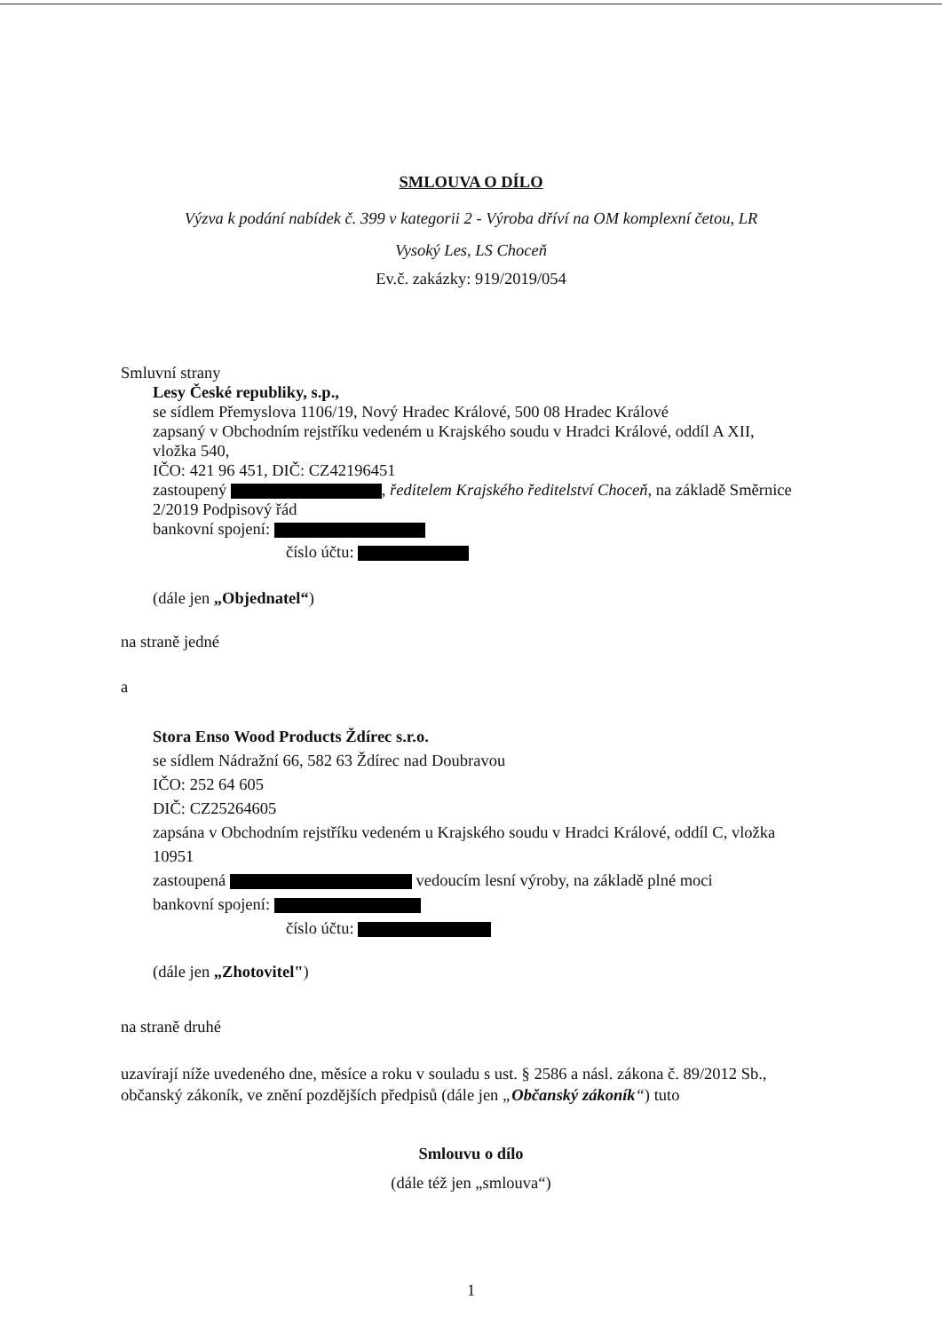SMLOUVA O DÍLO
Výzva k podání nabídek č. 399 v kategorii 2 - Výroba dříví na OM komplexní četou, LR
Vysoký Les, LS Choceň
Ev.č. zakázky: 919/2019/054
Smluvní strany
Lesy České republiky, s.p.,
se sídlem Přemyslova 1106/19, Nový Hradec Králové, 500 08 Hradec Králové
zapsaný v Obchodním rejstříku vedeném u Krajského soudu v Hradci Králové, oddíl A XII, vložka 540,
IČO: 421 96 451, DIČ: CZ42196451
zastoupený , ředitelem Krajského ředitelství Choceň, na základě Směrnice 2/2019 Podpisový řád
bankovní spojení:
číslo účtu:
(dále jen „Objednatel“)
na straně jedné
a
Stora Enso Wood Products Ždírec s.r.o.
se sídlem Nádražní 66, 582 63 Ždírec nad Doubravou
IČO: 252 64 605
DIČ: CZ25264605
zapsána v Obchodním rejstříku vedeném u Krajského soudu v Hradci Králové, oddíl C, vložka 10951
zastoupená vedoucím lesní výroby, na základě plné moci
bankovní spojení:
číslo účtu:
(dále jen „Zhotovitel")
na straně druhé
uzavírají níže uvedeného dne, měsíce a roku v souladu s ust. § 2586 a násl. zákona č. 89/2012 Sb., občanský zákoník, ve znění pozdějších předpisů (dále jen „Občanský zákoník“) tuto
Smlouvu o dílo
(dále též jen „smlouva“)
1